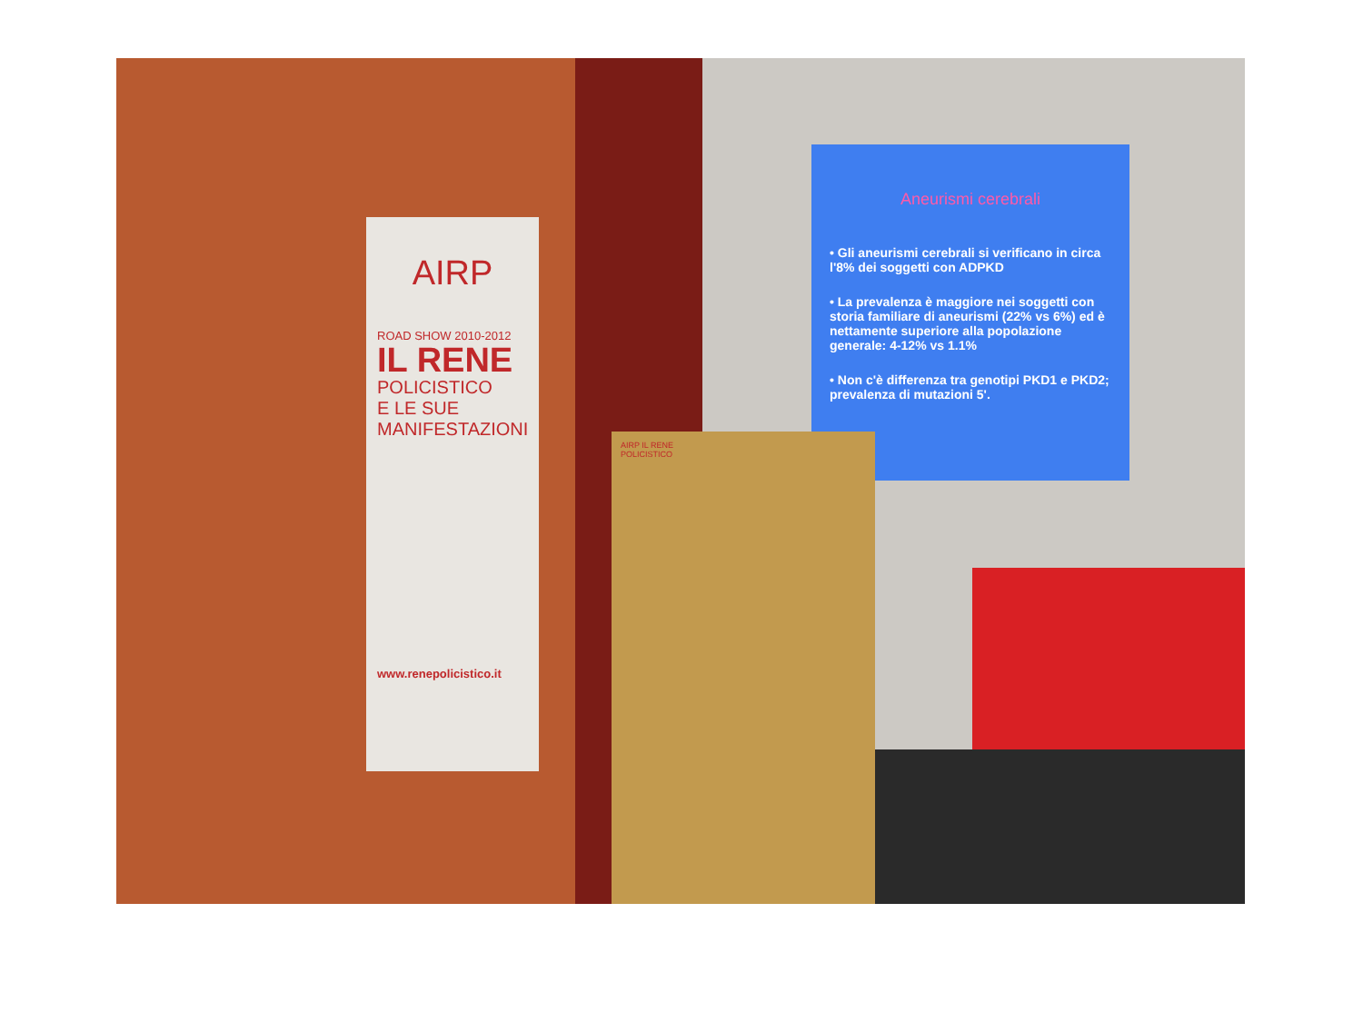AIRP
ROAD SHOW 2010-2012
IL RENE
POLICISTICO
E LE SUE MANIFESTAZIONI
www.renepolicistico.it
Aneurismi cerebrali
• Gli aneurismi cerebrali si verificano in circa l'8% dei soggetti con ADPKD
• La prevalenza è maggiore nei soggetti con storia familiare di aneurismi (22% vs 6%) ed è nettamente superiore alla popolazione generale: 4-12% vs 1.1%
• Non c'è differenza tra genotipi PKD1 e PKD2; prevalenza di mutazioni 5'.
AIRP IL RENE POLICISTICO